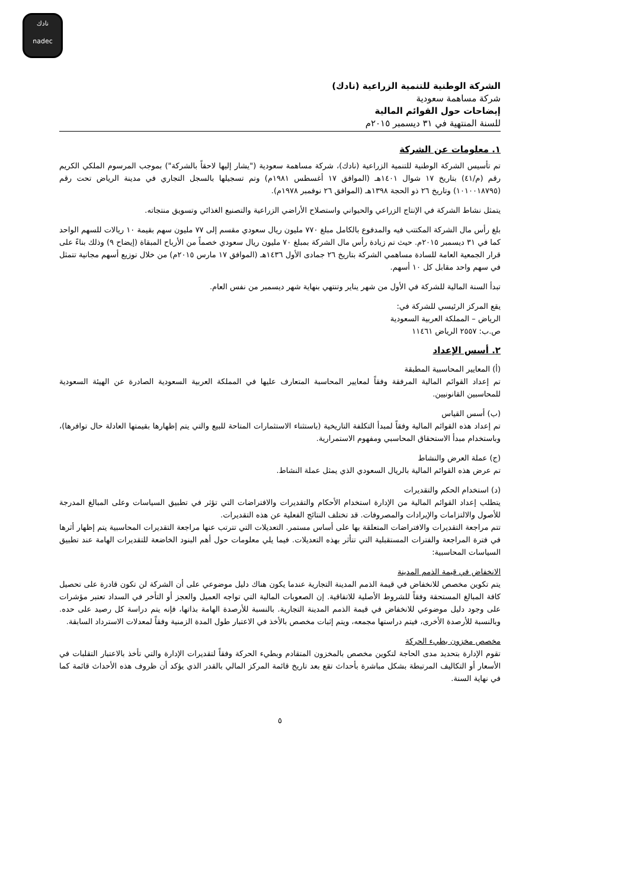نادك
nadec
الشركة الوطنية للتنمية الزراعية (نادك)
شركة مساهمة سعودية
إيضاحات حول القوائم المالية
للسنة المنتهية في ٣١ ديسمبر ٢٠١٥م
١. معلومات عن الشركة
تم تأسيس الشركة الوطنية للتنمية الزراعية (نادك)، شركة مساهمة سعودية ("يشار إليها لاحقاً بالشركة") بموجب المرسوم الملكي الكريم رقم (م/٤١) بتاريخ ١٧ شوال ١٤٠١هـ (الموافق ١٧ أغسطس ١٩٨١م) وتم تسجيلها بالسجل التجاري في مدينة الرياض تحت رقم (١٠١٠٠١٨٧٩٥) وتاريخ ٢٦ ذو الحجة ١٣٩٨هـ (الموافق ٢٦ نوفمبر ١٩٧٨م).
يتمثل نشاط الشركة في الإنتاج الزراعي والحيواني واستصلاح الأراضي الزراعية والتصنيع الغذائي وتسويق منتجاته.
بلغ رأس مال الشركة المكتتب فيه والمدفوع بالكامل مبلغ ٧٧٠ مليون ريال سعودي مقسم إلى ٧٧ مليون سهم بقيمة ١٠ ريالات للسهم الواحد كما في ٣١ ديسمبر ٢٠١٥م. حيث تم زيادة رأس مال الشركة بمبلغ ٧٠ مليون ريال سعودي خصماً من الأرباح المبقاة (إيضاح ٩) وذلك بناءً على قرار الجمعية العامة للسادة مساهمي الشركة بتاريخ ٢٦ جمادى الأول ١٤٣٦هـ (الموافق ١٧ مارس ٢٠١٥م) من خلال توزيع أسهم مجانية تتمثل في سهم واحد مقابل كل ١٠ أسهم.
تبدأ السنة المالية للشركة في الأول من شهر يناير وتنتهي بنهاية شهر ديسمبر من نفس العام.
يقع المركز الرئيسي للشركة في:
الرياض – المملكة العربية السعودية
ص.ب: ٢٥٥٧ الرياض ١١٤٦١
٢. أسس الإعداد
(أ) المعايير المحاسبية المطبقة
تم إعداد القوائم المالية المرفقة وفقاً لمعايير المحاسبة المتعارف عليها في المملكة العربية السعودية الصادرة عن الهيئة السعودية للمحاسبين القانونيين.
(ب) أسس القياس
تم إعداد هذه القوائم المالية وفقاً لمبدأ التكلفة التاريخية (باستثناء الاستثمارات المتاحة للبيع والتي يتم إظهارها بقيمتها العادلة حال توافرها)، وباستخدام مبدأ الاستحقاق المحاسبي ومفهوم الاستمرارية.
(ج) عملة العرض والنشاط
تم عرض هذه القوائم المالية بالريال السعودي الذي يمثل عملة النشاط.
(د) استخدام الحكم والتقديرات
يتطلب إعداد القوائم المالية من الإدارة استخدام الأحكام والتقديرات والافتراضات التي تؤثر في تطبيق السياسات وعلى المبالغ المدرجة للأصول والالتزامات والإيرادات والمصروفات. قد تختلف النتائج الفعلية عن هذه التقديرات.
تتم مراجعة التقديرات والافتراضات المتعلقة بها على أساس مستمر. التعديلات التي تترتب عنها مراجعة التقديرات المحاسبية يتم إظهار أثرها في فترة المراجعة والفترات المستقبلية التي تتأثر بهذه التعديلات. فيما يلي معلومات حول أهم البنود الخاضعة للتقديرات الهامة عند تطبيق السياسات المحاسبية:
الانخفاض في قيمة الذمم المدينة
يتم تكوين مخصص للانخفاض في قيمة الذمم المدينة التجارية عندما يكون هناك دليل موضوعي على أن الشركة لن تكون قادرة على تحصيل كافة المبالغ المستحقة وفقاً للشروط الأصلية للاتفاقية. إن الصعوبات المالية التي تواجه العميل والعجز أو التأخر في السداد تعتبر مؤشرات على وجود دليل موضوعي للانخفاض في قيمة الذمم المدينة التجارية. بالنسبة للأرصدة الهامة بذاتها، فإنه يتم دراسة كل رصيد على حده. وبالنسبة للأرصدة الأخرى، فيتم دراستها مجمعه، ويتم إثبات مخصص بالأخذ في الاعتبار طول المدة الزمنية وفقاً لمعدلات الاسترداد السابقة.
مخصص مخزون بطيء الحركة
تقوم الإدارة بتحديد مدى الحاجة لتكوين مخصص بالمخزون المتقادم وبطيء الحركة وفقاً لتقديرات الإدارة والتي تأخذ بالاعتبار التقلبات في الأسعار أو التكاليف المرتبطة بشكل مباشرة بأحداث تقع بعد تاريخ قائمة المركز المالي بالقدر الذي يؤكد أن ظروف هذه الأحداث قائمة كما في نهاية السنة.
٥